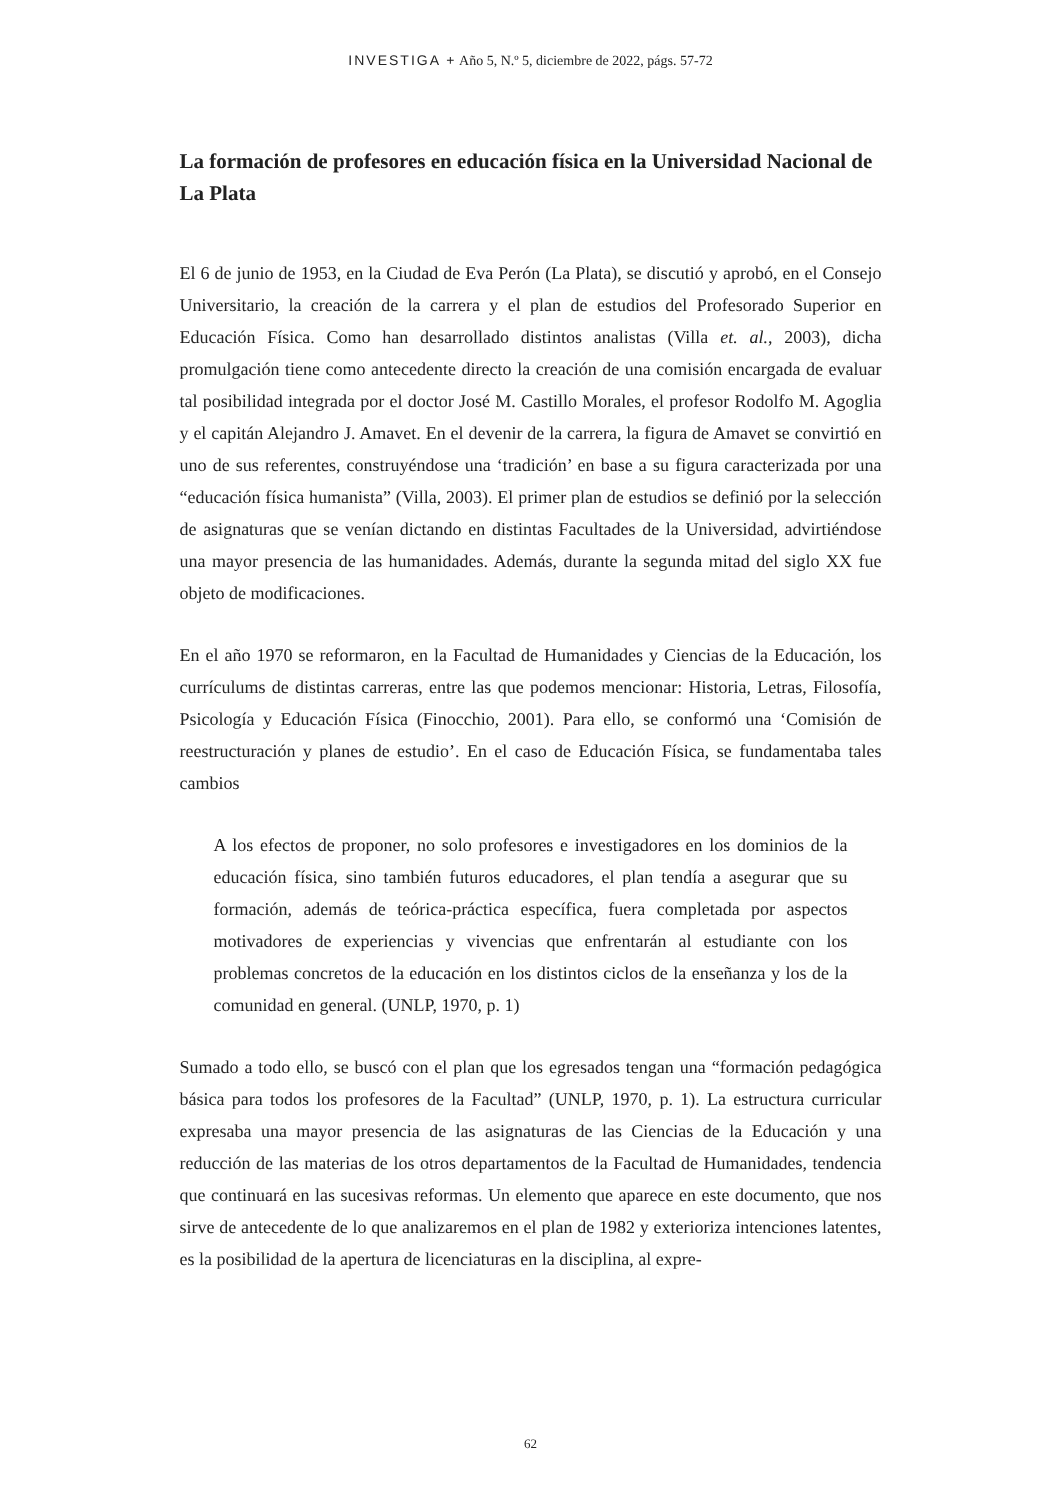INVESTIGA + Año 5, N.º 5, diciembre de 2022, págs. 57-72
La formación de profesores en educación física en la Universidad Nacional de La Plata
El 6 de junio de 1953, en la Ciudad de Eva Perón (La Plata), se discutió y aprobó, en el Consejo Universitario, la creación de la carrera y el plan de estudios del Profesorado Superior en Educación Física. Como han desarrollado distintos analistas (Villa et. al., 2003), dicha promulgación tiene como antecedente directo la creación de una comisión encargada de evaluar tal posibilidad integrada por el doctor José M. Castillo Morales, el profesor Rodolfo M. Agoglia y el capitán Alejandro J. Amavet. En el devenir de la carrera, la figura de Amavet se convirtió en uno de sus referentes, construyéndose una ‘tradición’ en base a su figura caracterizada por una “educación física humanista” (Villa, 2003). El primer plan de estudios se definió por la selección de asignaturas que se venían dictando en distintas Facultades de la Universidad, advirtiéndose una mayor presencia de las humanidades. Además, durante la segunda mitad del siglo XX fue objeto de modificaciones.
En el año 1970 se reformaron, en la Facultad de Humanidades y Ciencias de la Educación, los currículums de distintas carreras, entre las que podemos mencionar: Historia, Letras, Filosofía, Psicología y Educación Física (Finocchio, 2001). Para ello, se conformó una ‘Comisión de reestructuración y planes de estudio’. En el caso de Educación Física, se fundamentaba tales cambios
A los efectos de proponer, no solo profesores e investigadores en los dominios de la educación física, sino también futuros educadores, el plan tendía a asegurar que su formación, además de teórica-práctica específica, fuera completada por aspectos motivadores de experiencias y vivencias que enfrentarán al estudiante con los problemas concretos de la educación en los distintos ciclos de la enseñanza y los de la comunidad en general. (UNLP, 1970, p. 1)
Sumado a todo ello, se buscó con el plan que los egresados tengan una “formación pedagógica básica para todos los profesores de la Facultad” (UNLP, 1970, p. 1). La estructura curricular expresaba una mayor presencia de las asignaturas de las Ciencias de la Educación y una reducción de las materias de los otros departamentos de la Facultad de Humanidades, tendencia que continuará en las sucesivas reformas. Un elemento que aparece en este documento, que nos sirve de antecedente de lo que analizaremos en el plan de 1982 y exterioriza intenciones latentes, es la posibilidad de la apertura de licenciaturas en la disciplina, al expre-
62